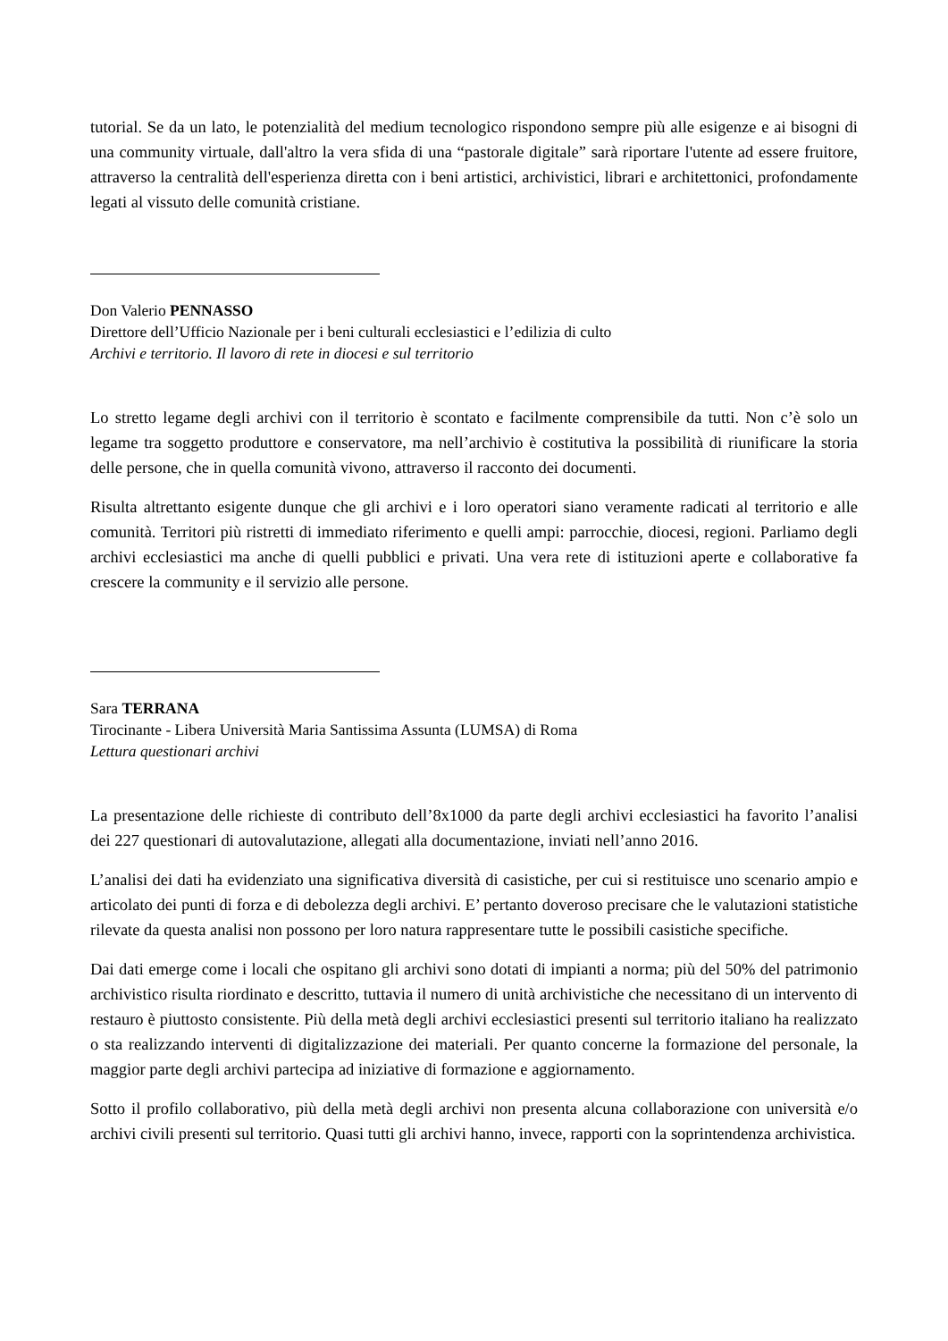tutorial. Se da un lato, le potenzialità del medium tecnologico rispondono sempre più alle esigenze e ai bisogni di una community virtuale, dall'altro la vera sfida di una “pastorale digitale” sarà riportare l'utente ad essere fruitore, attraverso la centralità dell'esperienza diretta con i beni artistici, archivistici, librari e architettonici, profondamente legati al vissuto delle comunità cristiane.
Don Valerio PENNASSO
Direttore dell’Ufficio Nazionale per i beni culturali ecclesiastici e l’edilizia di culto
Archivi e territorio. Il lavoro di rete in diocesi e sul territorio
Lo stretto legame degli archivi con il territorio è scontato e facilmente comprensibile da tutti. Non c’è solo un legame tra soggetto produttore e conservatore, ma nell’archivio è costitutiva la possibilità di riunificare la storia delle persone, che in quella comunità vivono, attraverso il racconto dei documenti.
Risulta altrettanto esigente dunque che gli archivi e i loro operatori siano veramente radicati al territorio e alle comunità. Territori più ristretti di immediato riferimento e quelli ampi: parrocchie, diocesi, regioni. Parliamo degli archivi ecclesiastici ma anche di quelli pubblici e privati. Una vera rete di istituzioni aperte e collaborative fa crescere la community e il servizio alle persone.
Sara TERRANA
Tirocinante - Libera Università Maria Santissima Assunta (LUMSA) di Roma
Lettura questionari archivi
La presentazione delle richieste di contributo dell’8x1000 da parte degli archivi ecclesiastici ha favorito l’analisi dei 227 questionari di autovalutazione, allegati alla documentazione, inviati nell’anno 2016.
L’analisi dei dati ha evidenziato una significativa diversità di casistiche, per cui si restituisce uno scenario ampio e articolato dei punti di forza e di debolezza degli archivi. E’ pertanto doveroso precisare che le valutazioni statistiche rilevate da questa analisi non possono per loro natura rappresentare tutte le possibili casistiche specifiche.
Dai dati emerge come i locali che ospitano gli archivi sono dotati di impianti a norma; più del 50% del patrimonio archivistico risulta riordinato e descritto, tuttavia il numero di unità archivistiche che necessitano di un intervento di restauro è piuttosto consistente. Più della metà degli archivi ecclesiastici presenti sul territorio italiano ha realizzato o sta realizzando interventi di digitalizzazione dei materiali. Per quanto concerne la formazione del personale, la maggior parte degli archivi partecipa ad iniziative di formazione e aggiornamento.
Sotto il profilo collaborativo, più della metà degli archivi non presenta alcuna collaborazione con università e/o archivi civili presenti sul territorio. Quasi tutti gli archivi hanno, invece, rapporti con la soprintendenza archivistica.